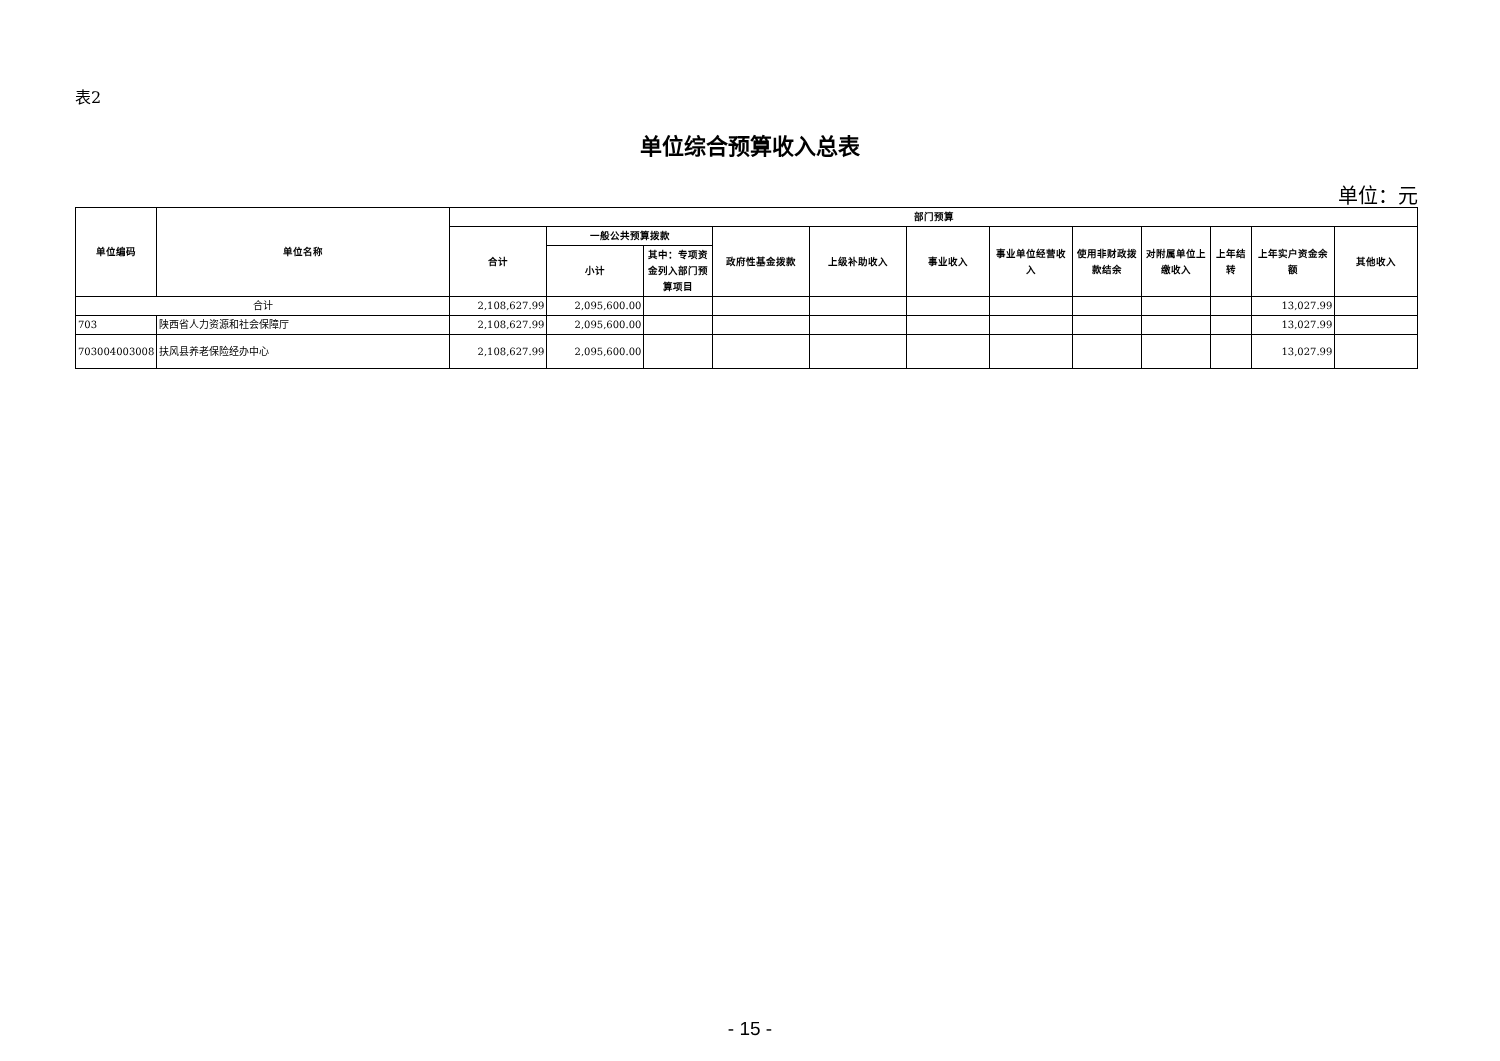表2
单位综合预算收入总表
单位：元
| 单位编码 | 单位名称 | 部门预算 | | | | | | | | | | | |
| --- | --- | --- | --- | --- | --- | --- | --- | --- | --- | --- | --- | --- | --- |
| | | 合计 | 一般公共预算拨款 | | 政府性基金拨款 | 上级补助收入 | 事业收入 | 事业单位经营收入 | 使用非财政拨款结余 | 对附属单位上缴收入 | 上年结转 | 上年实户资金余额 | 其他收入 |
| | | | 小计 | 其中：专项资金列入部门预算项目 | | | | | | | | | |
| 合计 | | 2,108,627.99 | 2,095,600.00 | | | | | | | | | 13,027.99 | |
| 703 | 陕西省人力资源和社会保障厅 | 2,108,627.99 | 2,095,600.00 | | | | | | | | | 13,027.99 | |
| 703004003008 | 扶风县养老保险经办中心 | 2,108,627.99 | 2,095,600.00 | | | | | | | | | 13,027.99 | |
- 15 -